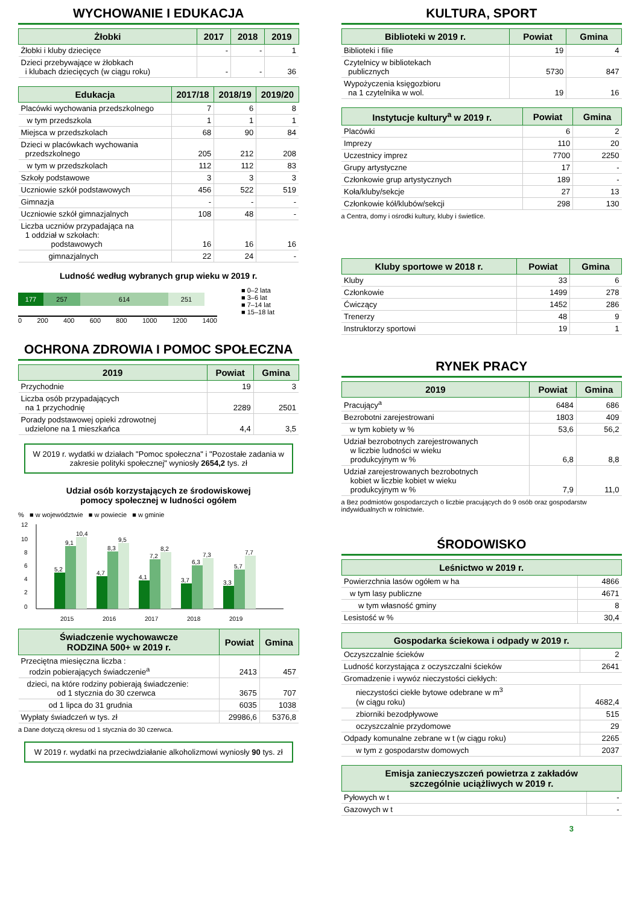WYCHOWANIE I EDUKACJA
| Żłobki | 2017 | 2018 | 2019 |
| --- | --- | --- | --- |
| Żłobki i kluby dziecięce | - | - | 1 |
| Dzieci przebywające w żłobkach i klubach dziecięcych (w ciągu roku) | - | - | 36 |
| Edukacja | 2017/18 | 2018/19 | 2019/20 |
| --- | --- | --- | --- |
| Placówki wychowania przedszkolnego | 7 | 6 | 8 |
| w tym przedszkola | 1 | 1 | 1 |
| Miejsca w przedszkolach | 68 | 90 | 84 |
| Dzieci w placówkach wychowania przedszkolnego | 205 | 212 | 208 |
| w tym w przedszkolach | 112 | 112 | 83 |
| Szkoły podstawowe | 3 | 3 | 3 |
| Uczniowie szkół podstawowych | 456 | 522 | 519 |
| Gimnazja | - | - | - |
| Uczniowie szkół gimnazjalnych | 108 | 48 | - |
| Liczba uczniów przypadająca na 1 oddział w szkołach: podstawowych | 16 | 16 | 16 |
| gimnazjalnych | 22 | 24 | - |
Ludność według wybranych grup wieku w 2019 r.
177 257 614 251
0 200 400 600 800 1000 1200 1400
■ 0–2 lata
■ 3–6 lat
■ 7–14 lat
■ 15–18 lat
OCHRONA ZDROWIA I POMOC SPOŁECZNA
| 2019 | Powiat | Gmina |
| --- | --- | --- |
| Przychodnie | 19 | 3 |
| Liczba osób przypadających na 1 przychodnię | 2289 | 2501 |
| Porady podstawowej opieki zdrowotnej udzielone na 1 mieszkańca | 4,4 | 3,5 |
W 2019 r. wydatki w działach "Pomoc społeczna" i "Pozostałe zadania w zakresie polityki społecznej" wyniosły 2654,2 tys. zł
Udział osób korzystających ze środowiskowej
pomocy społecznej w ludności ogółem
% ■ w województwie ■ w powiecie ■ w gminie
12
10
8
6
4
2
0
5,2
9,1
10,4
2015
4,7
8,3
9,5
2016
4,1
7,2
8,2
2017
3,7
6,3
7,3
2018
3,3
5,7
7,7
2019
| Świadczenie wychowawcze RODZINA 500+ w 2019 r. | Powiat | Gmina |
| --- | --- | --- |
| Przeciętna miesięczna liczba : rodzin pobierających świadczenie<sup>a</sup> | 2413 | 457 |
| dzieci, na które rodziny pobierają świadczenie: od 1 stycznia do 30 czerwca | 3675 | 707 |
| od 1 lipca do 31 grudnia | 6035 | 1038 |
| Wypłaty świadczeń w tys. zł | 29986,6 | 5376,8 |
a Dane dotyczą okresu od 1 stycznia do 30 czerwca.
W 2019 r. wydatki na przeciwdziałanie alkoholizmowi wyniosły 90 tys. zł
KULTURA, SPORT
| Biblioteki w 2019 r. | Powiat | Gmina |
| --- | --- | --- |
| Biblioteki i filie | 19 | 4 |
| Czytelnicy w bibliotekach publicznych | 5730 | 847 |
| Wypożyczenia księgozbioru na 1 czytelnika w wol. | 19 | 16 |
| Instytucje kultury<sup>a</sup> w 2019 r. | Powiat | Gmina |
| --- | --- | --- |
| Placówki | 6 | 2 |
| Imprezy | 110 | 20 |
| Uczestnicy imprez | 7700 | 2250 |
| Grupy artystyczne | 17 | - |
| Członkowie grup artystycznych | 189 | - |
| Koła/kluby/sekcje | 27 | 13 |
| Członkowie kół/klubów/sekcji | 298 | 130 |
a Centra, domy i ośrodki kultury, kluby i świetlice.
| Kluby sportowe w 2018 r. | Powiat | Gmina |
| --- | --- | --- |
| Kluby | 33 | 6 |
| Członkowie | 1499 | 278 |
| Ćwiczący | 1452 | 286 |
| Trenerzy | 48 | 9 |
| Instruktorzy sportowi | 19 | 1 |
RYNEK PRACY
| 2019 | Powiat | Gmina |
| --- | --- | --- |
| Pracujący<sup>a</sup> | 6484 | 686 |
| Bezrobotni zarejestrowani | 1803 | 409 |
| w tym kobiety w % | 53,6 | 56,2 |
| Udział bezrobotnych zarejestrowanych w liczbie ludności w wieku produkcyjnym w % | 6,8 | 8,8 |
| Udział zarejestrowanych bezrobotnych kobiet w liczbie kobiet w wieku produkcyjnym w % | 7,9 | 11,0 |
a Bez podmiotów gospodarczych o liczbie pracujących do 9 osób oraz gospodarstw indywidualnych w rolnictwie.
ŚRODOWISKO
| Leśnictwo w 2019 r. | |
| --- | --- |
| Powierzchnia lasów ogółem w ha | 4866 |
| w tym lasy publiczne | 4671 |
| w tym własność gminy | 8 |
| Lesistość w % | 30,4 |
| Gospodarka ściekowa i odpady w 2019 r. | |
| --- | --- |
| Oczyszczalnie ścieków | 2 |
| Ludność korzystająca z oczyszczalni ścieków | 2641 |
| Gromadzenie i wywóz nieczystości ciekłych: | |
| nieczystości ciekłe bytowe odebrane w m<sup>3</sup> (w ciągu roku) | 4682,4 |
| zbiorniki bezodpływowe | 515 |
| oczyszczalnie przydomowe | 29 |
| Odpady komunalne zebrane w t (w ciągu roku) | 2265 |
| w tym z gospodarstw domowych | 2037 |
| Emisja zanieczyszczeń powietrza z zakładów szczególnie uciążliwych w 2019 r. | |
| --- | --- |
| Pyłowych w t | - |
| Gazowych w t | - |
3